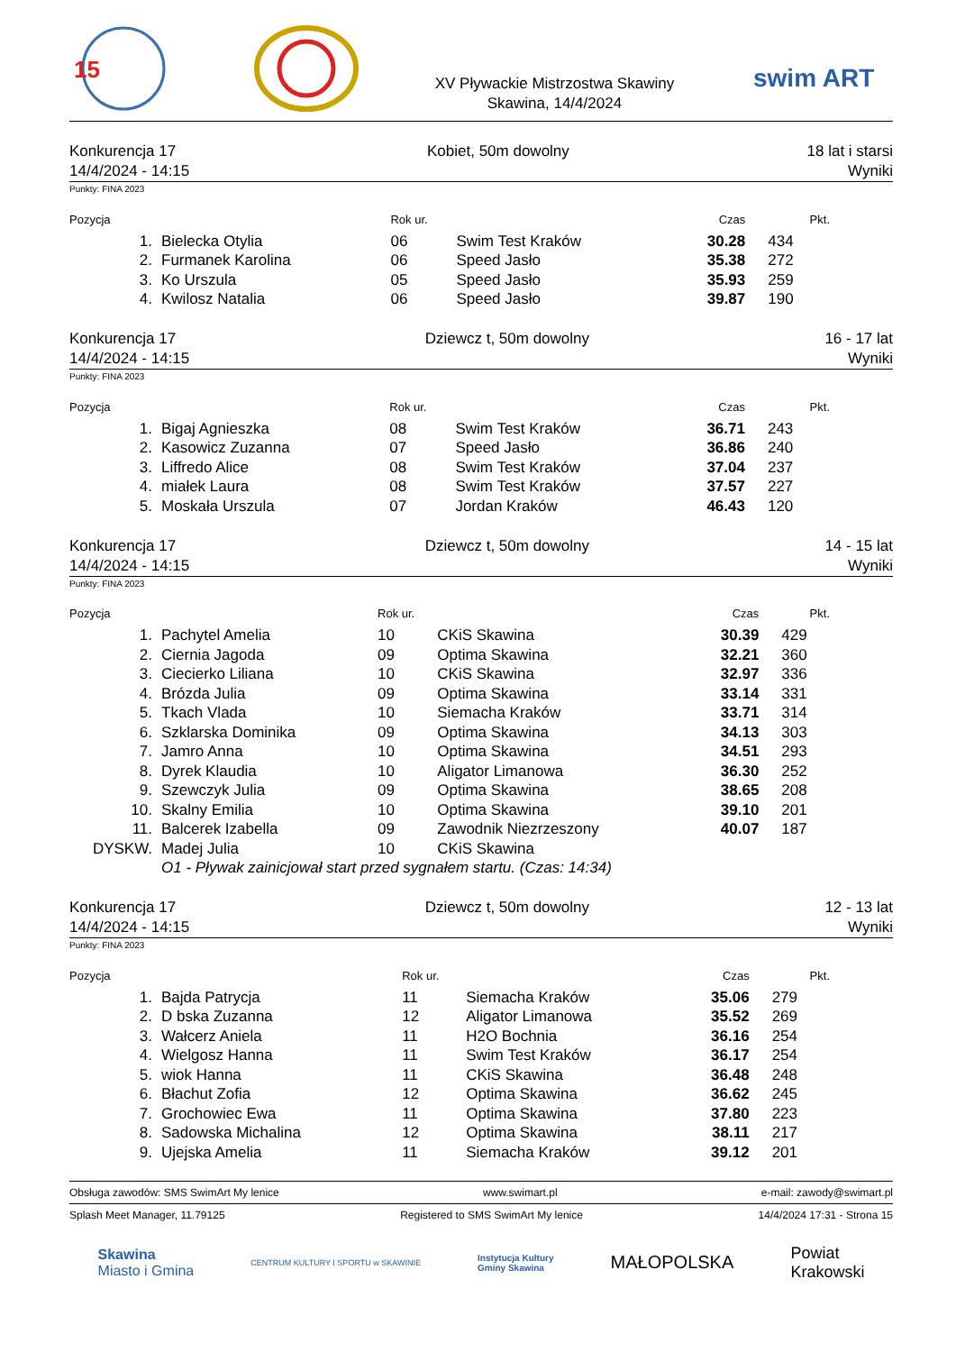15
XV Pływackie Mistrzostwa Skawiny
Skawina, 14/4/2024
swim ART
Konkurencja 17
14/4/2024 - 14:15
Kobiet, 50m dowolny 18 lat i starsi
Wyniki
Punkty: FINA 2023
| Pozycja | | Rok ur. | | Czas | Pkt. |
| --- | --- | --- | --- | --- | --- |
| 1. | Bielecka Otylia | 06 | Swim Test Kraków | 30.28 | 434 |
| 2. | Furmanek Karolina | 06 | Speed Jasło | 35.38 | 272 |
| 3. | Ko Urszula | 05 | Speed Jasło | 35.93 | 259 |
| 4. | Kwilosz Natalia | 06 | Speed Jasło | 39.87 | 190 |
Konkurencja 17
14/4/2024 - 14:15
Dziewcz t, 50m dowolny 16 - 17 lat
Wyniki
Punkty: FINA 2023
| Pozycja | | Rok ur. | | Czas | Pkt. |
| --- | --- | --- | --- | --- | --- |
| 1. | Bigaj Agnieszka | 08 | Swim Test Kraków | 36.71 | 243 |
| 2. | Kasowicz Zuzanna | 07 | Speed Jasło | 36.86 | 240 |
| 3. | Liffredo Alice | 08 | Swim Test Kraków | 37.04 | 237 |
| 4. | miałek Laura | 08 | Swim Test Kraków | 37.57 | 227 |
| 5. | Moskała Urszula | 07 | Jordan Kraków | 46.43 | 120 |
Konkurencja 17
14/4/2024 - 14:15
Dziewcz t, 50m dowolny 14 - 15 lat
Wyniki
Punkty: FINA 2023
| Pozycja | | Rok ur. | | Czas | Pkt. |
| --- | --- | --- | --- | --- | --- |
| 1. | Pachytel Amelia | 10 | CKiS Skawina | 30.39 | 429 |
| 2. | Ciernia Jagoda | 09 | Optima Skawina | 32.21 | 360 |
| 3. | Ciecierko Liliana | 10 | CKiS Skawina | 32.97 | 336 |
| 4. | Brózda Julia | 09 | Optima Skawina | 33.14 | 331 |
| 5. | Tkach Vlada | 10 | Siemacha Kraków | 33.71 | 314 |
| 6. | Szklarska Dominika | 09 | Optima Skawina | 34.13 | 303 |
| 7. | Jamro Anna | 10 | Optima Skawina | 34.51 | 293 |
| 8. | Dyrek Klaudia | 10 | Aligator Limanowa | 36.30 | 252 |
| 9. | Szewczyk Julia | 09 | Optima Skawina | 38.65 | 208 |
| 10. | Skalny Emilia | 10 | Optima Skawina | 39.10 | 201 |
| 11. | Balcerek Izabella | 09 | Zawodnik Niezrzeszony | 40.07 | 187 |
| DYSKW. | Madej Julia | 10 | CKiS Skawina | | |
| | O1 - Pływak zainicjował start przed sygnałem startu. (Czas: 14:34) | | | | |
Konkurencja 17
14/4/2024 - 14:15
Dziewcz t, 50m dowolny 12 - 13 lat
Wyniki
Punkty: FINA 2023
| Pozycja | | Rok ur. | | Czas | Pkt. |
| --- | --- | --- | --- | --- | --- |
| 1. | Bajda Patrycja | 11 | Siemacha Kraków | 35.06 | 279 |
| 2. | D bska Zuzanna | 12 | Aligator Limanowa | 35.52 | 269 |
| 3. | Wałcerz Aniela | 11 | H2O Bochnia | 36.16 | 254 |
| 4. | Wielgosz Hanna | 11 | Swim Test Kraków | 36.17 | 254 |
| 5. | wiok Hanna | 11 | CKiS Skawina | 36.48 | 248 |
| 6. | Błachut Zofia | 12 | Optima Skawina | 36.62 | 245 |
| 7. | Grochowiec Ewa | 11 | Optima Skawina | 37.80 | 223 |
| 8. | Sadowska Michalina | 12 | Optima Skawina | 38.11 | 217 |
| 9. | Ujejska Amelia | 11 | Siemacha Kraków | 39.12 | 201 |
Obsługa zawodów: SMS SwimArt My lenice www.swimart.pl e-mail: zawody@swimart.pl
Splash Meet Manager, 11.79125 Registered to SMS SwimArt My lenice 14/4/2024 17:31 - Strona 15
Skawina
Miasto i Gminа
CENTRUM KULTURY I SPORTU w SKAWINIE
Instytucja Kultury
Gminy Skawina
MAŁOPOLSKA
Powiat
Krakowski